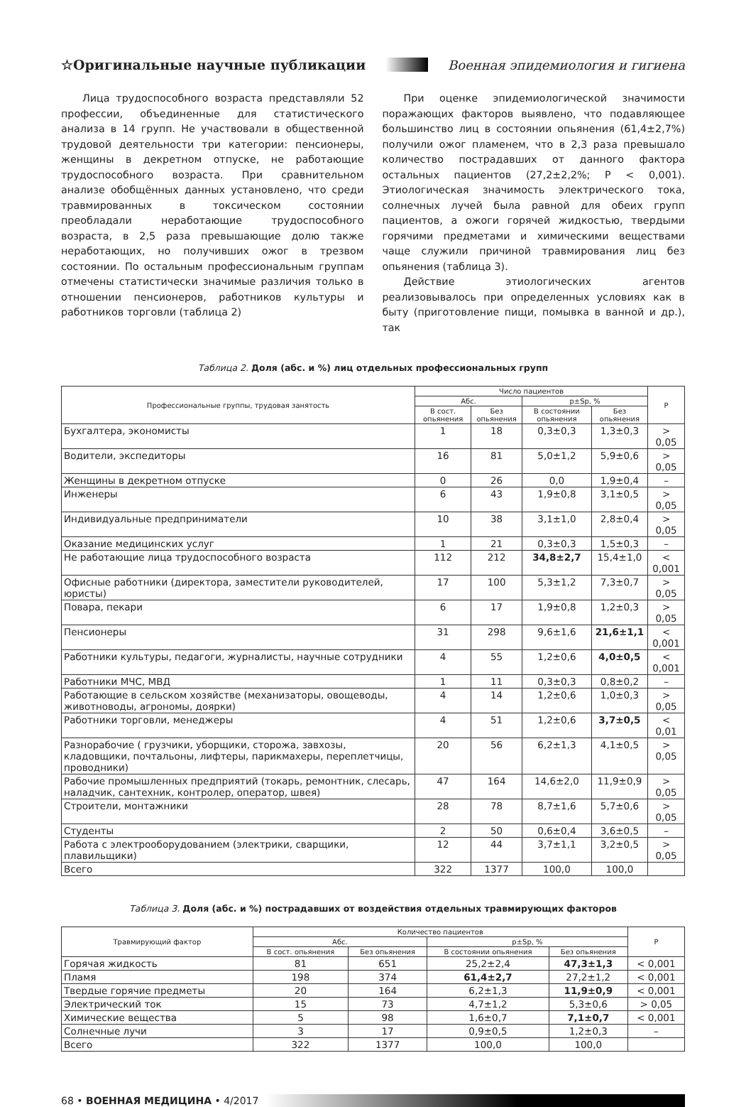☆Оригинальные научные публикации Военная эпидемиология и гигиена
Лица трудоспособного возраста представляли 52 профессии, объединенные для статистического анализа в 14 групп. Не участвовали в общественной трудовой деятельности три категории: пенсионеры, женщины в декретном отпуске, не работающие трудоспособного возраста. При сравнительном анализе обобщённых данных установлено, что среди травмированных в токсическом состоянии преобладали неработающие трудоспособного возраста, в 2,5 раза превышающие долю также неработающих, но получивших ожог в трезвом состоянии. По остальным профессиональным группам отмечены статистически значимые различия только в отношении пенсионеров, работников культуры и работников торговли (таблица 2)
При оценке эпидемиологической значимости поражающих факторов выявлено, что подавляющее большинство лиц в состоянии опьянения (61,4±2,7%) получили ожог пламенем, что в 2,3 раза превышало количество пострадавших от данного фактора остальных пациентов (27,2±2,2%; Р < 0,001). Этиологическая значимость электрического тока, солнечных лучей была равной для обеих групп пациентов, а ожоги горячей жидкостью, твердыми горячими предметами и химическими веществами чаще служили причиной травмирования лиц без опьянения (таблица 3).
Действие этиологических агентов реализовывалось при определенных условиях как в быту (приготовление пищи, помывка в ванной и др.), так
Таблица 2. Доля (абс. и %) лиц отдельных профессиональных групп
| Профессиональные группы, трудовая занятость | Число пациентов | | | | Р |
| --- | --- | --- | --- | --- | --- |
| | Абс. | | p±Sp, % | | |
| | В сост. опьянения | Без опьянения | В состоянии опьянения | Без опьянения | |
| Бухгалтера, экономисты | 1 | 18 | 0,3±0,3 | 1,3±0,3 | > 0,05 |
| Водители, экспедиторы | 16 | 81 | 5,0±1,2 | 5,9±0,6 | > 0,05 |
| Женщины в декретном отпуске | 0 | 26 | 0,0 | 1,9±0,4 | – |
| Инженеры | 6 | 43 | 1,9±0,8 | 3,1±0,5 | > 0,05 |
| Индивидуальные предприниматели | 10 | 38 | 3,1±1,0 | 2,8±0,4 | > 0,05 |
| Оказание медицинских услуг | 1 | 21 | 0,3±0,3 | 1,5±0,3 | – |
| Не работающие лица трудоспособного возраста | 112 | 212 | 34,8±2,7 | 15,4±1,0 | < 0,001 |
| Офисные работники (директора, заместители руководителей, юристы) | 17 | 100 | 5,3±1,2 | 7,3±0,7 | > 0,05 |
| Повара, пекари | 6 | 17 | 1,9±0,8 | 1,2±0,3 | > 0,05 |
| Пенсионеры | 31 | 298 | 9,6±1,6 | 21,6±1,1 | < 0,001 |
| Работники культуры, педагоги, журналисты, научные сотрудники | 4 | 55 | 1,2±0,6 | 4,0±0,5 | < 0,001 |
| Работники МЧС, МВД | 1 | 11 | 0,3±0,3 | 0,8±0,2 | – |
| Работающие в сельском хозяйстве (механизаторы, овощеводы, животноводы, агрономы, доярки) | 4 | 14 | 1,2±0,6 | 1,0±0,3 | > 0,05 |
| Работники торговли, менеджеры | 4 | 51 | 1,2±0,6 | 3,7±0,5 | < 0,01 |
| Разнорабочие ( грузчики, уборщики, сторожа, завхозы, кладовщики, почтальоны, лифтеры, парикмахеры, переплетчицы, проводники) | 20 | 56 | 6,2±1,3 | 4,1±0,5 | > 0,05 |
| Рабочие промышленных предприятий (токарь, ремонтник, слесарь, наладчик, сантехник, контролер, оператор, швея) | 47 | 164 | 14,6±2,0 | 11,9±0,9 | > 0,05 |
| Строители, монтажники | 28 | 78 | 8,7±1,6 | 5,7±0,6 | > 0,05 |
| Студенты | 2 | 50 | 0,6±0,4 | 3,6±0,5 | – |
| Работа с электрооборудованием (электрики, сварщики, плавильщики) | 12 | 44 | 3,7±1,1 | 3,2±0,5 | > 0,05 |
| Всего | 322 | 1377 | 100,0 | 100,0 | |
Таблица 3. Доля (абс. и %) пострадавших от воздействия отдельных травмирующих факторов
| Травмирующий фактор | Количество пациентов | | | | Р |
| --- | --- | --- | --- | --- | --- |
| | Абс. | | p±Sp, % | | |
| | В сост. опьянения | Без опьянения | В состоянии опьянения | Без опьянения | |
| Горячая жидкость | 81 | 651 | 25,2±2,4 | 47,3±1,3 | < 0,001 |
| Пламя | 198 | 374 | 61,4±2,7 | 27,2±1,2 | < 0,001 |
| Твердые горячие предметы | 20 | 164 | 6,2±1,3 | 11,9±0,9 | < 0,001 |
| Электрический ток | 15 | 73 | 4,7±1,2 | 5,3±0,6 | > 0,05 |
| Химические вещества | 5 | 98 | 1,6±0,7 | 7,1±0,7 | < 0,001 |
| Солнечные лучи | 3 | 17 | 0,9±0,5 | 1,2±0,3 | – |
| Всего | 322 | 1377 | 100,0 | 100,0 | |
68 • ВОЕННАЯ МЕДИЦИНА • 4/2017